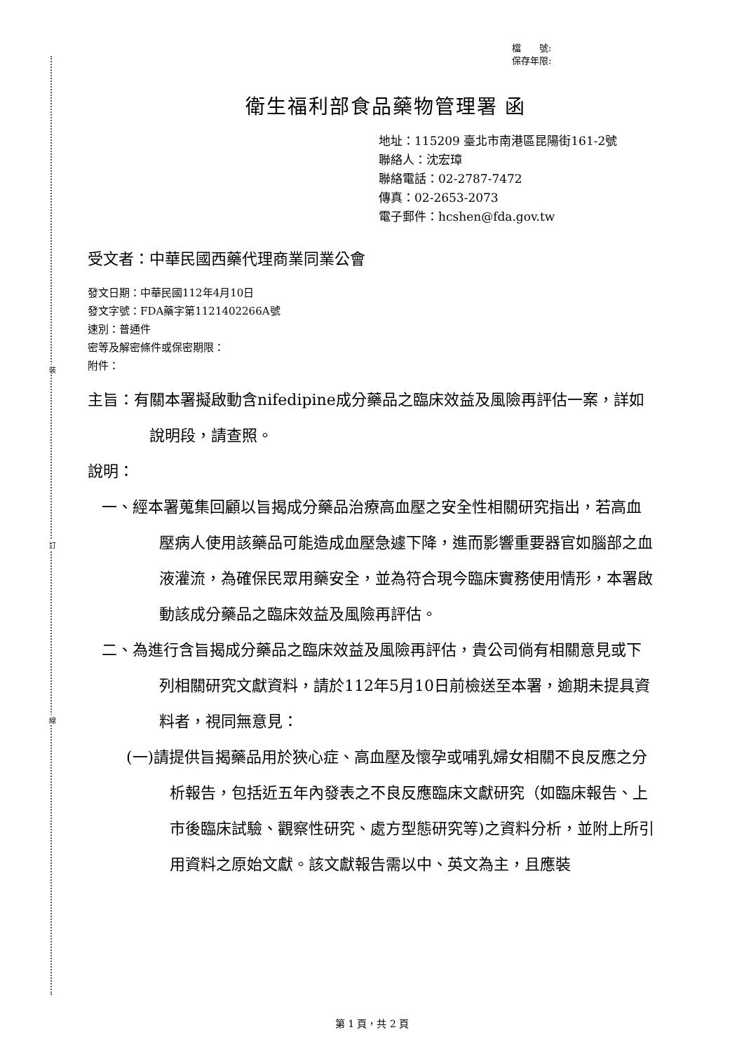裝
訂
線
檔　　號:
保存年限:
衛生福利部食品藥物管理署 函
地址：115209 臺北市南港區昆陽街161-2號
聯絡人：沈宏璋
聯絡電話：02-2787-7472
傳真：02-2653-2073
電子郵件：hcshen@fda.gov.tw
受文者：中華民國西藥代理商業同業公會
發文日期：中華民國112年4月10日
發文字號：FDA藥字第1121402266A號
速別：普通件
密等及解密條件或保密期限：
附件：
主旨：有關本署擬啟動含nifedipine成分藥品之臨床效益及風險再評估一案，詳如說明段，請查照。
說明：
一、經本署蒐集回顧以旨揭成分藥品治療高血壓之安全性相關研究指出，若高血壓病人使用該藥品可能造成血壓急遽下降，進而影響重要器官如腦部之血液灌流，為確保民眾用藥安全，並為符合現今臨床實務使用情形，本署啟動該成分藥品之臨床效益及風險再評估。
二、為進行含旨揭成分藥品之臨床效益及風險再評估，貴公司倘有相關意見或下列相關研究文獻資料，請於112年5月10日前檢送至本署，逾期未提具資料者，視同無意見：
(一)請提供旨揭藥品用於狹心症、高血壓及懷孕或哺乳婦女相關不良反應之分析報告，包括近五年內發表之不良反應臨床文獻研究（如臨床報告、上市後臨床試驗、觀察性研究、處方型態研究等)之資料分析，並附上所引用資料之原始文獻。該文獻報告需以中、英文為主，且應裝
第 1 頁，共 2 頁